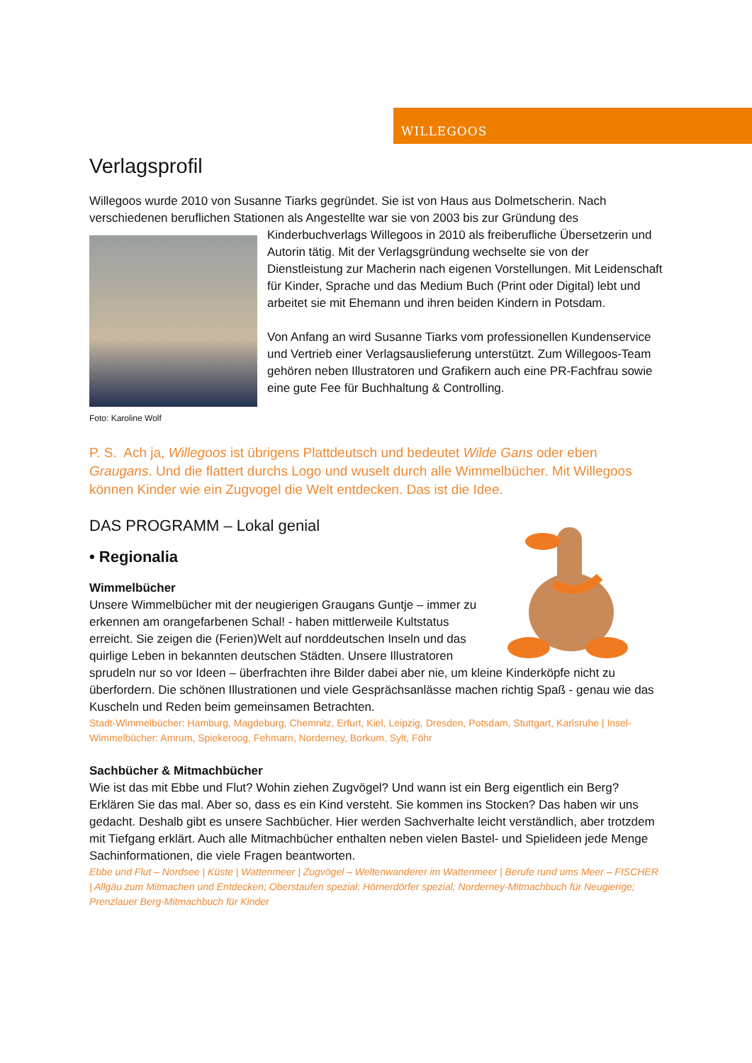WILLEGOOS
Verlagsprofil
Willegoos wurde 2010 von Susanne Tiarks gegründet. Sie ist von Haus aus Dolmetscherin. Nach verschiedenen beruflichen Stationen als Angestellte war sie von 2003 bis zur Gründung des
Foto: Karoline Wolf
Kinderbuchverlags Willegoos in 2010 als freiberufliche Übersetzerin und Autorin tätig. Mit der Verlagsgründung wechselte sie von der Dienstleistung zur Macherin nach eigenen Vorstellungen. Mit Leidenschaft für Kinder, Sprache und das Medium Buch (Print oder Digital) lebt und arbeitet sie mit Ehemann und ihren beiden Kindern in Potsdam.
Von Anfang an wird Susanne Tiarks vom professionellen Kundenservice und Vertrieb einer Verlagsauslieferung unterstützt. Zum Willegoos-Team gehören neben Illustratoren und Grafikern auch eine PR-Fachfrau sowie eine gute Fee für Buchhaltung & Controlling.
P. S. Ach ja, Willegoos ist übrigens Plattdeutsch und bedeutet Wilde Gans oder eben Graugans. Und die flattert durchs Logo und wuselt durch alle Wimmelbücher. Mit Willegoos können Kinder wie ein Zugvogel die Welt entdecken. Das ist die Idee.
DAS PROGRAMM – Lokal genial
• Regionalia
Wimmelbücher
Unsere Wimmelbücher mit der neugierigen Graugans Guntje – immer zu erkennen am orangefarbenen Schal! - haben mittlerweile Kultstatus erreicht. Sie zeigen die (Ferien)Welt auf norddeutschen Inseln und das quirlige Leben in bekannten deutschen Städten. Unsere Illustratoren sprudeln nur so vor Ideen – überfrachten ihre Bilder dabei aber nie, um kleine Kinderköpfe nicht zu überfordern. Die schönen Illustrationen und viele Gesprächsanlässe machen richtig Spaß - genau wie das Kuscheln und Reden beim gemeinsamen Betrachten.
Stadt-Wimmelbücher: Hamburg, Magdeburg, Chemnitz, Erfurt, Kiel, Leipzig, Dresden, Potsdam, Stuttgart, Karlsruhe | Insel-Wimmelbücher: Amrum, Spiekeroog, Fehmarn, Norderney, Borkum, Sylt, Föhr
Sachbücher & Mitmachbücher
Wie ist das mit Ebbe und Flut? Wohin ziehen Zugvögel? Und wann ist ein Berg eigentlich ein Berg? Erklären Sie das mal. Aber so, dass es ein Kind versteht. Sie kommen ins Stocken? Das haben wir uns gedacht. Deshalb gibt es unsere Sachbücher. Hier werden Sachverhalte leicht verständlich, aber trotzdem mit Tiefgang erklärt. Auch alle Mitmachbücher enthalten neben vielen Bastel- und Spielideen jede Menge Sachinformationen, die viele Fragen beantworten.
Ebbe und Flut – Nordsee | Küste | Wattenmeer | Zugvögel – Weltenwanderer im Wattenmeer | Berufe rund ums Meer – FISCHER | Allgäu zum Mitmachen und Entdecken; Oberstaufen spezial; Hörnerdörfer spezial; Norderney-Mitmachbuch für Neugierige; Prenzlauer Berg-Mitmachbuch für Kinder